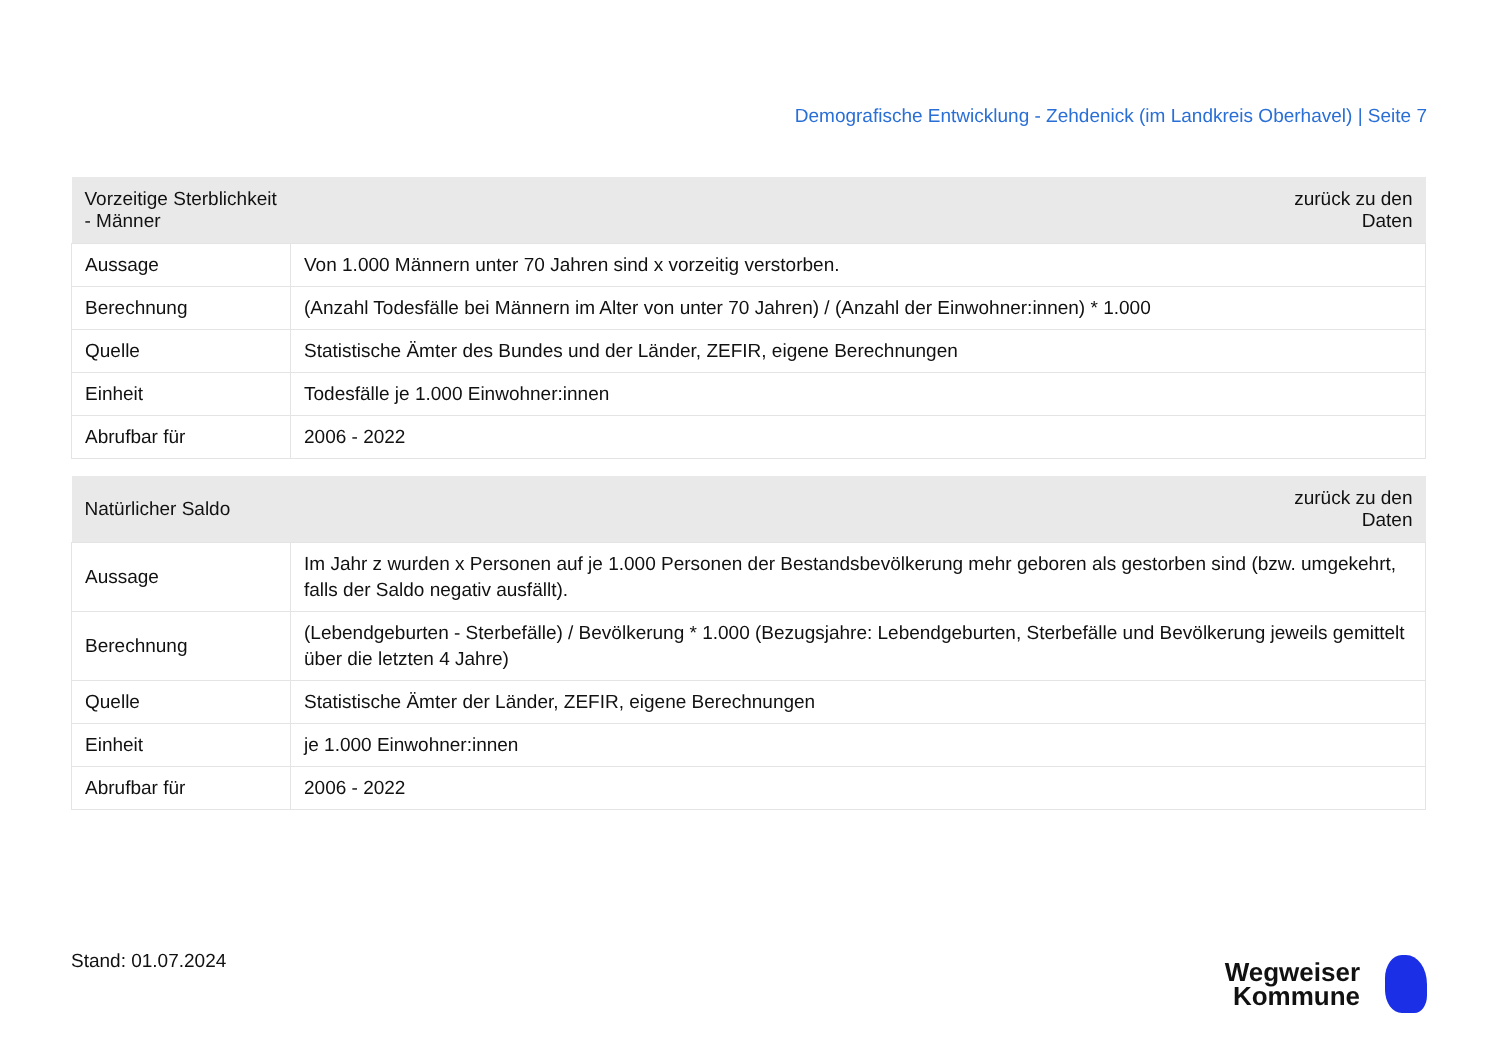Demografische Entwicklung - Zehdenick (im Landkreis Oberhavel) | Seite 7
| Vorzeitige Sterblichkeit - Männer | zurück zu den Daten |
| --- | --- |
| Aussage | Von 1.000 Männern unter 70 Jahren sind x vorzeitig verstorben. |
| Berechnung | (Anzahl Todesfälle bei Männern im Alter von unter 70 Jahren) / (Anzahl der Einwohner:innen) * 1.000 |
| Quelle | Statistische Ämter des Bundes und der Länder, ZEFIR, eigene Berechnungen |
| Einheit | Todesfälle je 1.000 Einwohner:innen |
| Abrufbar für | 2006 - 2022 |
| Natürlicher Saldo | zurück zu den Daten |
| --- | --- |
| Aussage | Im Jahr z wurden x Personen auf je 1.000 Personen der Bestandsbevölkerung mehr geboren als gestorben sind (bzw. umgekehrt, falls der Saldo negativ ausfällt). |
| Berechnung | (Lebendgeburten - Sterbefälle) / Bevölkerung * 1.000 (Bezugsjahre: Lebendgeburten, Sterbefälle und Bevölkerung jeweils gemittelt über die letzten 4 Jahre) |
| Quelle | Statistische Ämter der Länder, ZEFIR, eigene Berechnungen |
| Einheit | je 1.000 Einwohner:innen |
| Abrufbar für | 2006 - 2022 |
Stand: 01.07.2024
Wegweiser
Kommune